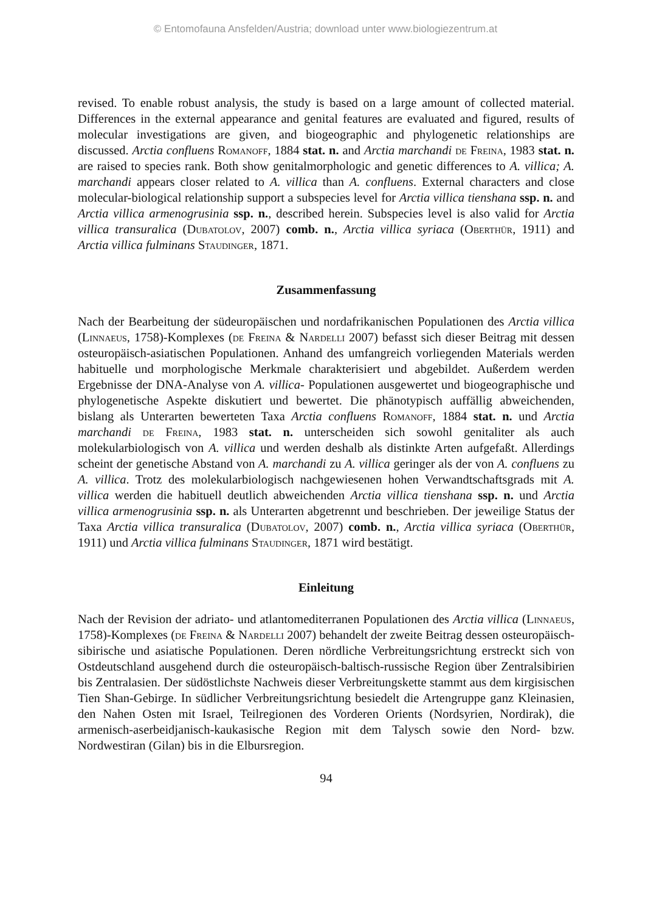© Entomofauna Ansfelden/Austria; download unter www.biologiezentrum.at
revised. To enable robust analysis, the study is based on a large amount of collected material. Differences in the external appearance and genital features are evaluated and figured, results of molecular investigations are given, and biogeographic and phylogenetic relationships are discussed. Arctia confluens Romanoff, 1884 stat. n. and Arctia marchandi de Freina, 1983 stat. n. are raised to species rank. Both show genitalmorphologic and genetic differences to A. villica; A. marchandi appears closer related to A. villica than A. confluens. External characters and close molecular-biological relationship support a subspecies level for Arctia villica tienshana ssp. n. and Arctia villica armenogrusinia ssp. n., described herein. Subspecies level is also valid for Arctia villica transuralica (Dubatolov, 2007) comb. n., Arctia villica syriaca (Oberthür, 1911) and Arctia villica fulminans Staudinger, 1871.
Zusammenfassung
Nach der Bearbeitung der südeuropäischen und nordafrikanischen Populationen des Arctia villica (Linnaeus, 1758)-Komplexes (de Freina & Nardelli 2007) befasst sich dieser Beitrag mit dessen osteuropäisch-asiatischen Populationen. Anhand des umfangreich vorliegenden Materials werden habituelle und morphologische Merkmale charakterisiert und abgebildet. Außerdem werden Ergebnisse der DNA-Analyse von A. villica- Populationen ausgewertet und biogeographische und phylogenetische Aspekte diskutiert und bewertet. Die phänotypisch auffällig abweichenden, bislang als Unterarten bewerteten Taxa Arctia confluens Romanoff, 1884 stat. n. und Arctia marchandi de Freina, 1983 stat. n. unterscheiden sich sowohl genitaliter als auch molekularbiologisch von A. villica und werden deshalb als distinkte Arten aufgefaßt. Allerdings scheint der genetische Abstand von A. marchandi zu A. villica geringer als der von A. confluens zu A. villica. Trotz des molekularbiologisch nachgewiesenen hohen Verwandtschaftsgrads mit A. villica werden die habituell deutlich abweichenden Arctia villica tienshana ssp. n. und Arctia villica armenogrusinia ssp. n. als Unterarten abgetrennt und beschrieben. Der jeweilige Status der Taxa Arctia villica transuralica (Dubatolov, 2007) comb. n., Arctia villica syriaca (Oberthür, 1911) und Arctia villica fulminans Staudinger, 1871 wird bestätigt.
Einleitung
Nach der Revision der adriato- und atlantomediterranen Populationen des Arctia villica (Linnaeus, 1758)-Komplexes (de Freina & Nardelli 2007) behandelt der zweite Beitrag dessen osteuropäisch-sibirische und asiatische Populationen. Deren nördliche Verbreitungsrichtung erstreckt sich von Ostdeutschland ausgehend durch die osteuropäisch-baltisch-russische Region über Zentralsibirien bis Zentralasien. Der südöstlichste Nachweis dieser Verbreitungskette stammt aus dem kirgisischen Tien Shan-Gebirge. In südlicher Verbreitungsrichtung besiedelt die Artengruppe ganz Kleinasien, den Nahen Osten mit Israel, Teilregionen des Vorderen Orients (Nordsyrien, Nordirak), die armenisch-aserbeidjanisch-kaukasische Region mit dem Talysch sowie den Nord- bzw. Nordwestiran (Gilan) bis in die Elbursregion.
94